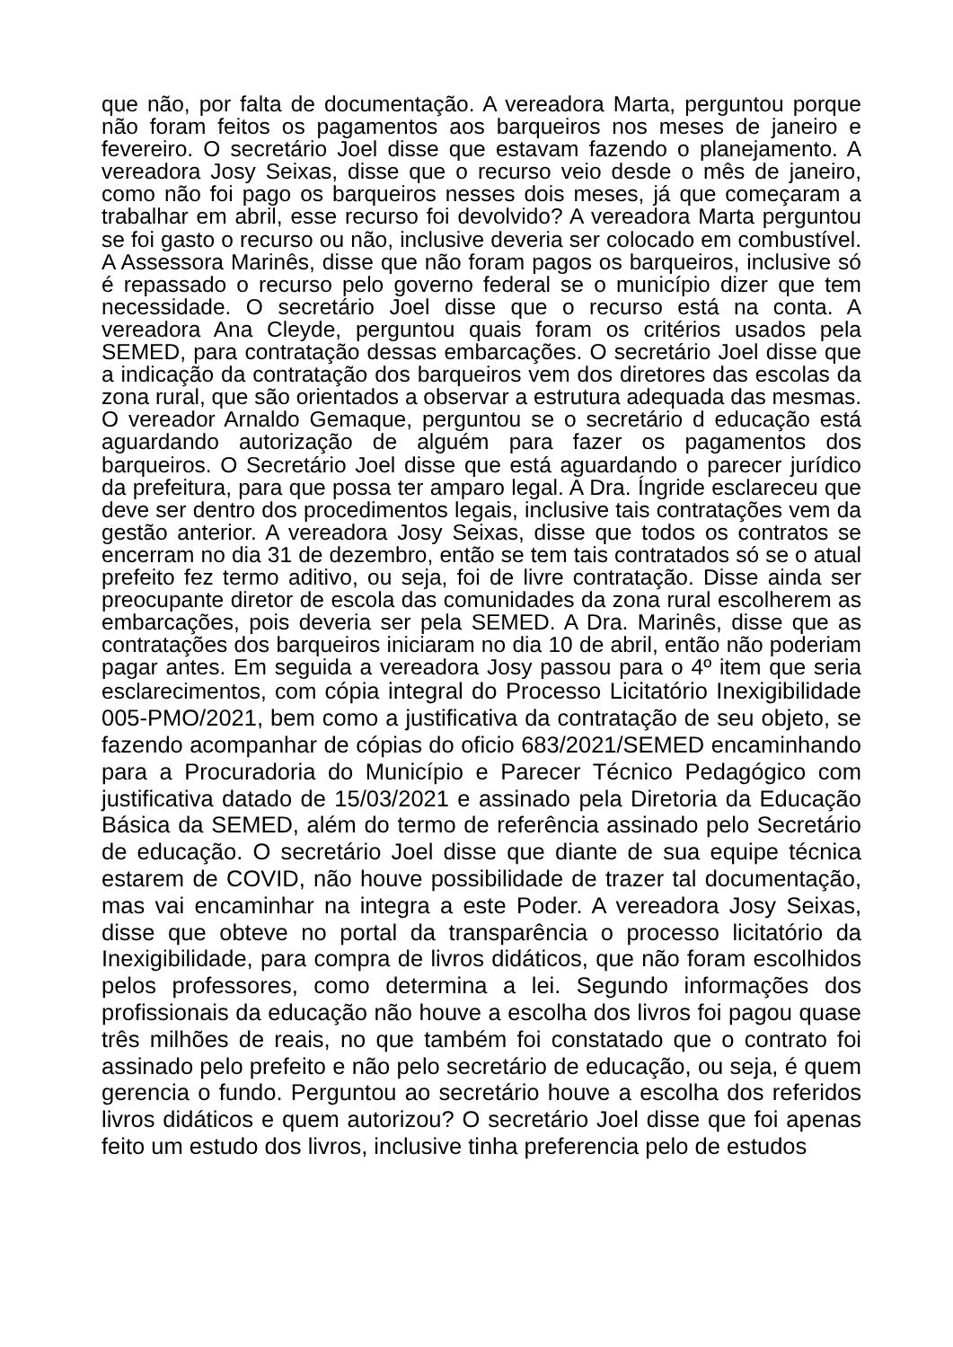que não, por falta de documentação. A vereadora Marta, perguntou porque não foram feitos os pagamentos aos barqueiros nos meses de janeiro e fevereiro. O secretário Joel disse que estavam fazendo o planejamento. A vereadora Josy Seixas, disse que o recurso veio desde o mês de janeiro, como não foi pago os barqueiros nesses dois meses, já que começaram a trabalhar em abril, esse recurso foi devolvido? A vereadora Marta perguntou se foi gasto o recurso ou não, inclusive deveria ser colocado em combustível. A Assessora Marinês, disse que não foram pagos os barqueiros, inclusive só é repassado o recurso pelo governo federal se o município dizer que tem necessidade. O secretário Joel disse que o recurso está na conta. A vereadora Ana Cleyde, perguntou quais foram os critérios usados pela SEMED, para contratação dessas embarcações. O secretário Joel disse que a indicação da contratação dos barqueiros vem dos diretores das escolas da zona rural, que são orientados a observar a estrutura adequada das mesmas. O vereador Arnaldo Gemaque, perguntou se o secretário d educação está aguardando autorização de alguém para fazer os pagamentos dos barqueiros. O Secretário Joel disse que está aguardando o parecer jurídico da prefeitura, para que possa ter amparo legal. A Dra. Íngride esclareceu que deve ser dentro dos procedimentos legais, inclusive tais contratações vem da gestão anterior. A vereadora Josy Seixas, disse que todos os contratos se encerram no dia 31 de dezembro, então se tem tais contratados só se o atual prefeito fez termo aditivo, ou seja, foi de livre contratação. Disse ainda ser preocupante diretor de escola das comunidades da zona rural escolherem as embarcações, pois deveria ser pela SEMED. A Dra. Marinês, disse que as contratações dos barqueiros iniciaram no dia 10 de abril, então não poderiam pagar antes. Em seguida a vereadora Josy passou para o 4º item que seria esclarecimentos, com cópia integral do Processo Licitatório Inexigibilidade 005-PMO/2021, bem como a justificativa da contratação de seu objeto, se fazendo acompanhar de cópias do oficio 683/2021/SEMED encaminhando para a Procuradoria do Município e Parecer Técnico Pedagógico com justificativa datado de 15/03/2021 e assinado pela Diretoria da Educação Básica da SEMED, além do termo de referência assinado pelo Secretário de educação. O secretário Joel disse que diante de sua equipe técnica estarem de COVID, não houve possibilidade de trazer tal documentação, mas vai encaminhar na integra a este Poder. A vereadora Josy Seixas, disse que obteve no portal da transparência o processo licitatório da Inexigibilidade, para compra de livros didáticos, que não foram escolhidos pelos professores, como determina a lei. Segundo informações dos profissionais da educação não houve a escolha dos livros foi pagou quase três milhões de reais, no que também foi constatado que o contrato foi assinado pelo prefeito e não pelo secretário de educação, ou seja, é quem gerencia o fundo. Perguntou ao secretário houve a escolha dos referidos livros didáticos e quem autorizou? O secretário Joel disse que foi apenas feito um estudo dos livros, inclusive tinha preferencia pelo de estudos